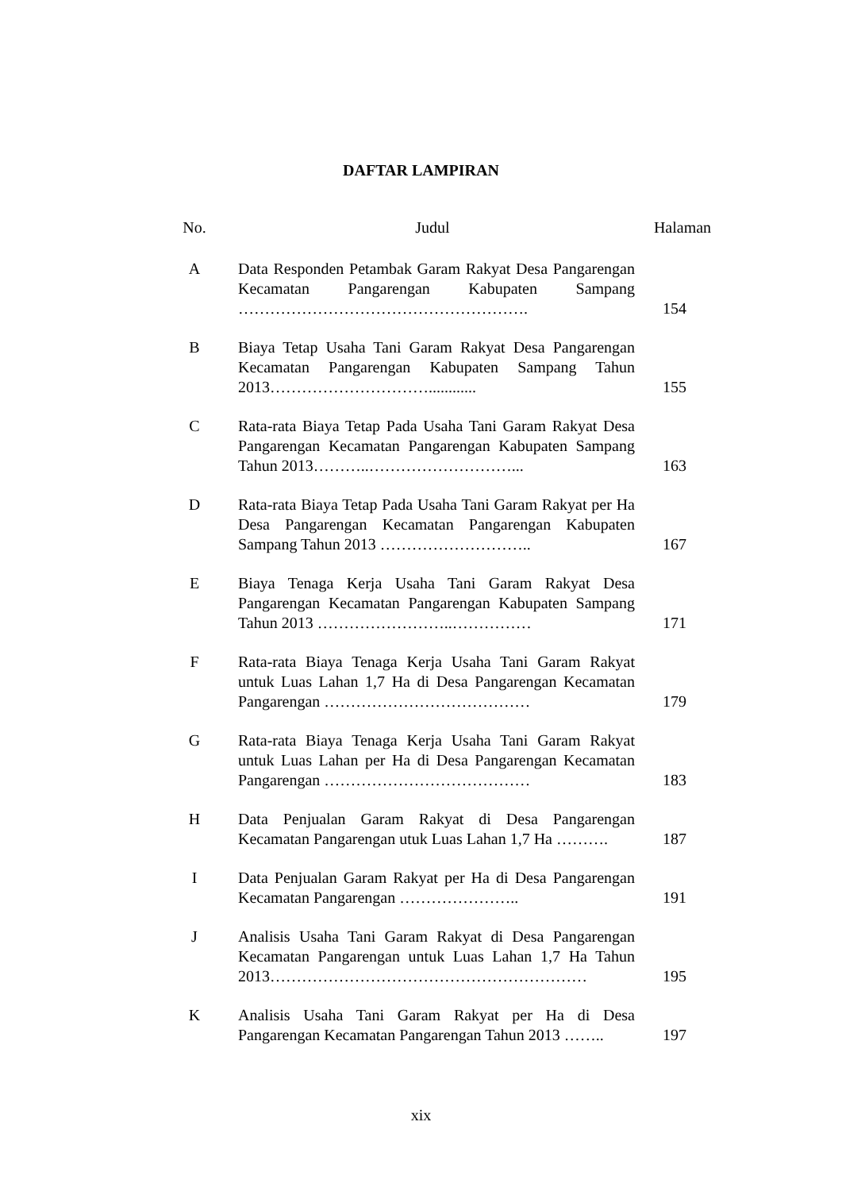DAFTAR LAMPIRAN
| No. | Judul | Halaman |
| --- | --- | --- |
| A | Data Responden Petambak Garam Rakyat Desa Pangarengan Kecamatan Pangarengan Kabupaten Sampang ………………………………………………. | 154 |
| B | Biaya Tetap Usaha Tani Garam Rakyat Desa Pangarengan Kecamatan Pangarengan Kabupaten Sampang Tahun 2013…………………………............ | 155 |
| C | Rata-rata Biaya Tetap Pada Usaha Tani Garam Rakyat Desa Pangarengan Kecamatan Pangarengan Kabupaten Sampang Tahun 2013………..………………………... | 163 |
| D | Rata-rata Biaya Tetap Pada Usaha Tani Garam Rakyat per Ha Desa Pangarengan Kecamatan Pangarengan Kabupaten Sampang Tahun 2013 ……………………….. | 167 |
| E | Biaya Tenaga Kerja Usaha Tani Garam Rakyat Desa Pangarengan Kecamatan Pangarengan Kabupaten Sampang Tahun 2013 ……………………..…………… | 171 |
| F | Rata-rata Biaya Tenaga Kerja Usaha Tani Garam Rakyat untuk Luas Lahan 1,7 Ha di Desa Pangarengan Kecamatan Pangarengan ………………………………… | 179 |
| G | Rata-rata Biaya Tenaga Kerja Usaha Tani Garam Rakyat untuk Luas Lahan per Ha di Desa Pangarengan Kecamatan Pangarengan ………………………………… | 183 |
| H | Data Penjualan Garam Rakyat di Desa Pangarengan Kecamatan Pangarengan utuk Luas Lahan 1,7 Ha ………. | 187 |
| I | Data Penjualan Garam Rakyat per Ha di Desa Pangarengan Kecamatan Pangarengan ………………….. | 191 |
| J | Analisis Usaha Tani Garam Rakyat di Desa Pangarengan Kecamatan Pangarengan untuk Luas Lahan 1,7 Ha Tahun 2013…………………………………………………… | 195 |
| K | Analisis Usaha Tani Garam Rakyat per Ha di Desa Pangarengan Kecamatan Pangarengan Tahun 2013 …….. | 197 |
xix